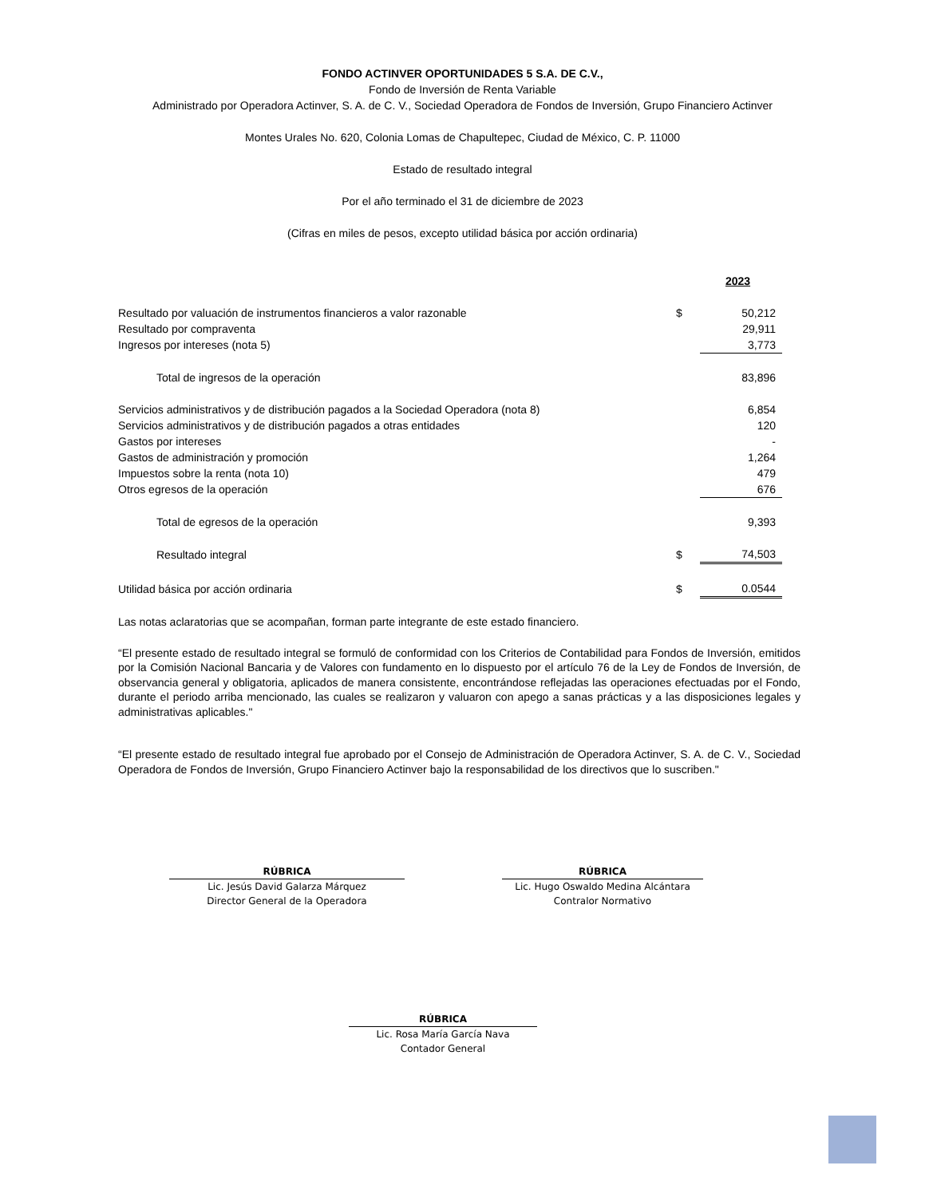FONDO ACTINVER OPORTUNIDADES 5 S.A. DE C.V.,
Fondo de Inversión de Renta Variable
Administrado por Operadora Actinver, S. A. de C. V., Sociedad Operadora de Fondos de Inversión, Grupo Financiero Actinver
Montes Urales No. 620, Colonia Lomas de Chapultepec, Ciudad de México, C. P. 11000
Estado de resultado integral
Por el año terminado el 31 de diciembre de 2023
(Cifras en miles de pesos, excepto utilidad básica por acción ordinaria)
| | | 2023 |
| Resultado por valuación de instrumentos financieros a valor razonable | $ | 50,212 |
| Resultado por compraventa | | 29,911 |
| Ingresos por intereses (nota 5) | | 3,773 |
| Total de ingresos de la operación | | 83,896 |
| Servicios administrativos y de distribución pagados a la Sociedad Operadora (nota 8) | | 6,854 |
| Servicios administrativos y de distribución pagados a otras entidades | | 120 |
| Gastos por intereses | | - |
| Gastos de administración y promoción | | 1,264 |
| Impuestos sobre la renta (nota 10) | | 479 |
| Otros egresos de la operación | | 676 |
| Total de egresos de la operación | | 9,393 |
| Resultado integral | $ | 74,503 |
| Utilidad básica por acción ordinaria | $ | 0.0544 |
Las notas aclaratorias que se acompañan, forman parte integrante de este estado financiero.
“El presente estado de resultado integral se formuló de conformidad con los Criterios de Contabilidad para Fondos de Inversión, emitidos por la Comisión Nacional Bancaria y de Valores con fundamento en lo dispuesto por el artículo 76 de la Ley de Fondos de Inversión, de observancia general y obligatoria, aplicados de manera consistente, encontrándose reflejadas las operaciones efectuadas por el Fondo, durante el periodo arriba mencionado, las cuales se realizaron y valuaron con apego a sanas prácticas y a las disposiciones legales y administrativas aplicables."
“El presente estado de resultado integral fue aprobado por el Consejo de Administración de Operadora Actinver, S. A. de C. V., Sociedad Operadora de Fondos de Inversión, Grupo Financiero Actinver bajo la responsabilidad de los directivos que lo suscriben."
RÚBRICA
Lic. Jesús David Galarza Márquez
Director General de la Operadora
RÚBRICA
Lic. Hugo Oswaldo Medina Alcántara
Contralor Normativo
RÚBRICA
Lic. Rosa María García Nava
Contador General